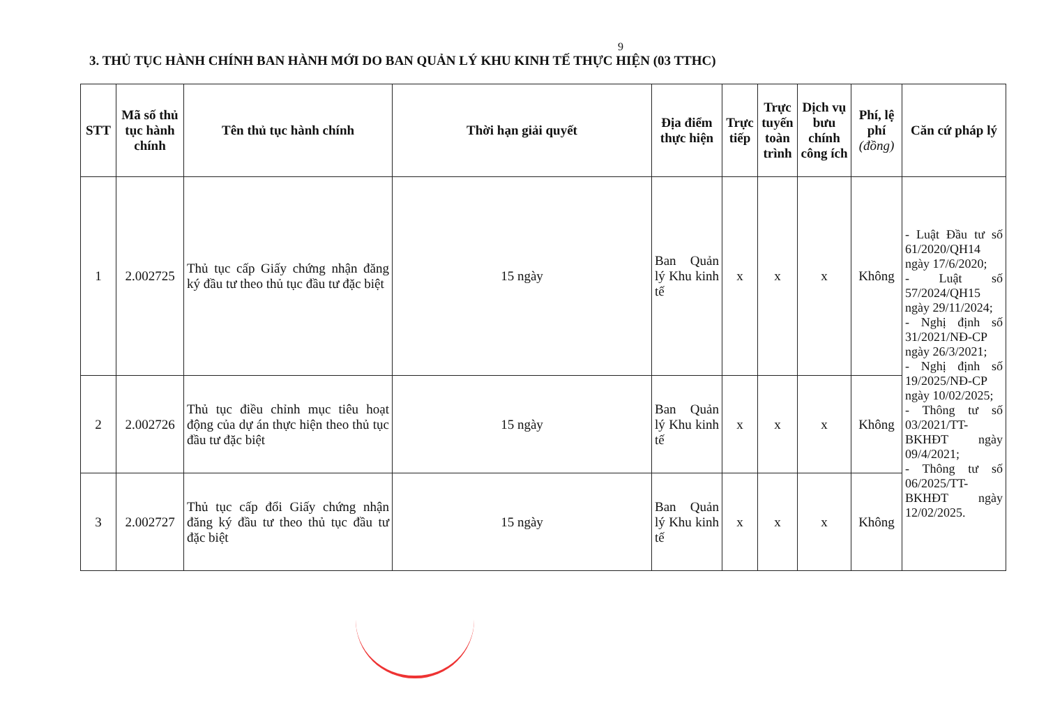9
3. THỦ TỤC HÀNH CHÍNH BAN HÀNH MỚI DO BAN QUẢN LÝ KHU KINH TẾ THỰC HIỆN (03 TTHC)
| STT | Mã số thủ tục hành chính | Tên thủ tục hành chính | Thời hạn giải quyết | Địa điểm thực hiện | Trực tiếp | Trực tuyến toàn trình | Dịch vụ bưu chính công ích | Phí, lệ phí (đồng) | Căn cứ pháp lý |
| --- | --- | --- | --- | --- | --- | --- | --- | --- | --- |
| 1 | 2.002725 | Thủ tục cấp Giấy chứng nhận đăng ký đầu tư theo thủ tục đầu tư đặc biệt | 15 ngày | Ban Quản lý Khu kinh tế | x | x | x | Không | - Luật Đầu tư số 61/2020/QH14 ngày 17/6/2020; - Luật số 57/2024/QH15 ngày 29/11/2024; - Nghị định số 31/2021/NĐ-CP ngày 26/3/2021; - Nghị định số 19/2025/NĐ-CP ngày 10/02/2025; - Thông tư số 03/2021/TT-BKHĐT ngày 09/4/2021; - Thông tư số 06/2025/TT-BKHĐT ngày 12/02/2025. |
| 2 | 2.002726 | Thủ tục điều chỉnh mục tiêu hoạt động của dự án thực hiện theo thủ tục đầu tư đặc biệt | 15 ngày | Ban Quản lý Khu kinh tế | x | x | x | Không | |
| 3 | 2.002727 | Thủ tục cấp đổi Giấy chứng nhận đăng ký đầu tư theo thủ tục đầu tư đặc biệt | 15 ngày | Ban Quản lý Khu kinh tế | x | x | x | Không | |